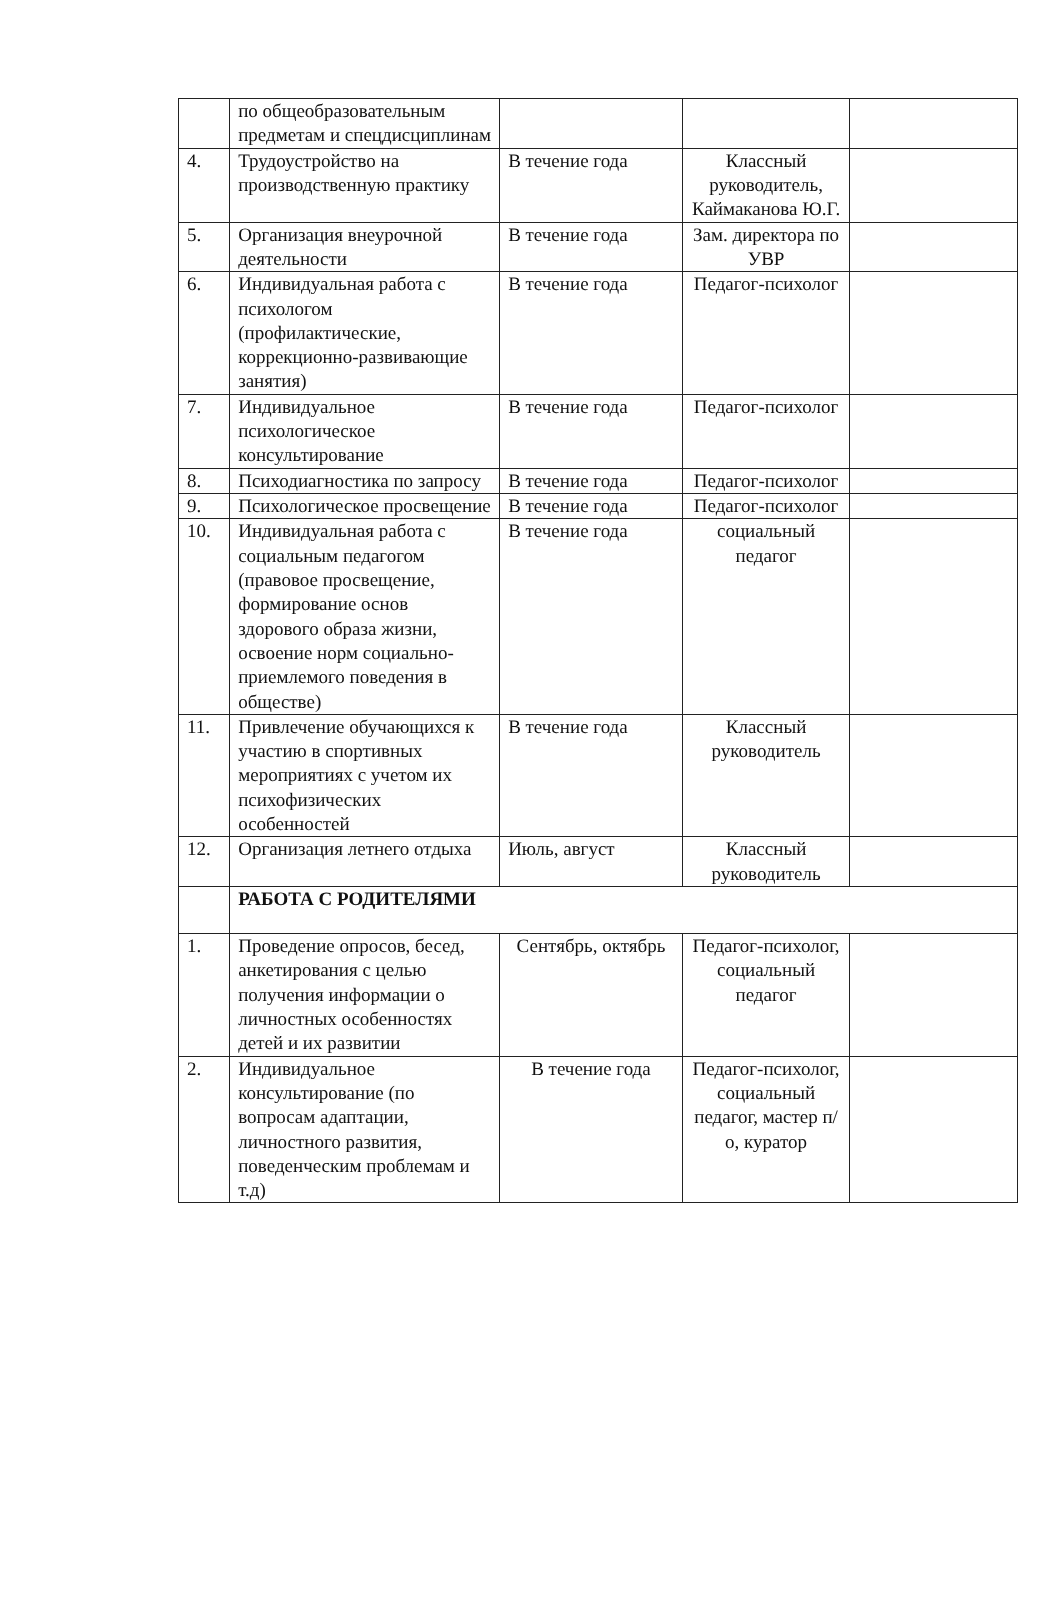| | по общеобразовательным предметам и спецдисциплинам | | | |
| 4. | Трудоустройство на производственную практику | В течение года | Классный руководитель, Каймаканова Ю.Г. | |
| 5. | Организация внеурочной деятельности | В течение года | Зам. директора по УВР | |
| 6. | Индивидуальная работа с психологом (профилактические, коррекционно-развивающие занятия) | В течение года | Педагог-психолог | |
| 7. | Индивидуальное психологическое консультирование | В течение года | Педагог-психолог | |
| 8. | Психодиагностика по запросу | В течение года | Педагог-психолог | |
| 9. | Психологическое просвещение | В течение года | Педагог-психолог | |
| 10. | Индивидуальная работа с социальным педагогом (правовое просвещение, формирование основ здорового образа жизни, освоение норм социально-приемлемого поведения в обществе) | В течение года | социальный педагог | |
| 11. | Привлечение обучающихся к участию в спортивных мероприятиях с учетом их психофизических особенностей | В течение года | Классный руководитель | |
| 12. | Организация летнего отдыха | Июль, август | Классный руководитель | |
| | РАБОТА С РОДИТЕЛЯМИ | | | |
| 1. | Проведение опросов, бесед, анкетирования с целью получения информации о личностных особенностях детей и их развитии | Сентябрь, октябрь | Педагог-психолог, социальный педагог | |
| 2. | Индивидуальное консультирование (по вопросам адаптации, личностного развития, поведенческим проблемам и т.д) | В течение года | Педагог-психолог, социальный педагог, мастер п/о, куратор | |